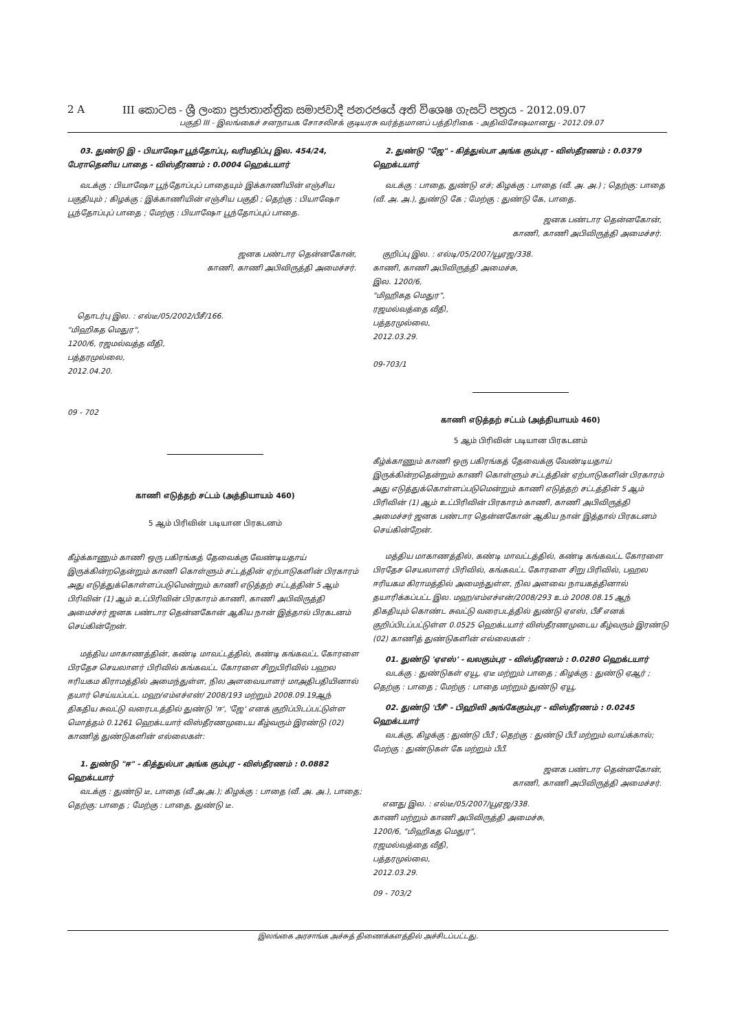2 A III කොටස - ශ්‍රී ලංකා ප්‍රජාතාන්ත්‍රික සමාජවාදී ජනරජයේ අති විශෙෂ ගැසට් පත්‍රය - 2012.09.07
பகுதி III - இலங்கைச் சனநாயக சோசலிசக் குடியரசு வர்த்தமானப் பத்திரிகை - அதிவிசேஷமானது - 2012.09.07
03. துண்டு இ - பியாஷோ பூந்தோப்பு, வரிமதிப்பு இல. 454/24, பேராதெனிய பாதை - விஸ்தீரணம் : 0.0004 ஹெக்டயார்
வடக்கு : பியாஷோ பூந்தோப்புப் பாதையும் இக்காணியின் எஞ்சிய பகுதியும் ; கிழக்கு : இக்காணியின் எஞ்சிய பகுதி ; தெற்கு : பியாஷோ பூந்தோப்புப் பாதை ; மேற்கு : பியாஷோ பூந்தோப்புப் பாதை.
ஜனக பண்டார தென்னகோன்,
காணி, காணி அபிவிருத்தி அமைச்சர்.
தொடர்பு இல. : எல்டீ/05/2002/பீசீ/166.
"மிஹிகத மெதுர",
1200/6, ரஜமல்வத்த வீதி,
பத்தரமுல்லை,
2012.04.20.
09 - 702
காணி எடுத்தற் சட்டம் (அத்தியாயம் 460)
5 ஆம் பிரிவின் படியான பிரகடனம்
கீழ்க்காணும் காணி ஒரு பகிரங்கத் தேவைக்கு வேண்டியதாய் இருக்கின்றதென்றும் காணி கொள்ளும் சட்டத்தின் ஏற்பாடுகளின் பிரகாரம் அது எடுத்துக்கொள்ளப்படுமென்றும் காணி எடுத்தற் சட்டத்தின் 5 ஆம் பிரிவின் (1) ஆம் உட்பிரிவின் பிரகாரம் காணி, காணி அபிவிருத்தி அமைச்சர் ஜனக பண்டார தென்னகோன் ஆகிய நான் இத்தால் பிரகடனம் செய்கின்றேன்.
மத்திய மாகாணத்தின், கண்டி மாவட்டத்தில், கண்டி கங்கவட்ட கோரளை பிரதேச செயலாளர் பிரிவில் கங்கவட்ட கோரளை சிறுபிரிவில் பஹல ஈரியகம கிராமத்தில் அமைந்துள்ள, நில அளவையாளர் மாஅதிபதியினால் தயார் செய்யப்பட்ட மஹ/எம்எச்என்/ 2008/193 மற்றும் 2008.09.19ஆந் திகதிய சுவட்டு வரைபடத்தில் துண்டு 'ஈ', 'ஜே' எனக் குறிப்பிடப்பட்டுள்ள மொத்தம் 0.1261 ஹெக்டயார் விஸ்தீரணமுடைய கீழ்வரும் இரண்டு (02) காணித் துண்டுகளின் எல்லைகள்:
1. துண்டு "ஈ" - கித்துல்பா அங்க கும்புர - விஸ்தீரணம் : 0.0882 ஹெக்டயார்
வடக்கு : துண்டு டீ, பாதை (வீ.அ.அ.); கிழக்கு : பாதை (வீ. அ. அ.), பாதை; தெற்கு: பாதை ; மேற்கு : பாதை, துண்டு டீ.
2. துண்டு "ஜே" - கித்துல்பா அங்க கும்புர - விஸ்தீரணம் : 0.0379 ஹெக்டயார்
வடக்கு : பாதை, துண்டு எச்; கிழக்கு : பாதை (வீ. அ. அ.) ; தெற்கு: பாதை (வீ. அ. அ.), துண்டு கே ; மேற்கு : துண்டு கே, பாதை.
ஜனக பண்டார தென்னகோன்,
காணி, காணி அபிவிருத்தி அமைச்சர்.
குறிப்பு இல. : எல்டி/05/2007/யூஏஜ/338.
காணி, காணி அபிவிருத்தி அமைச்சு,
இல. 1200/6,
"மிஹிகத மெதுர",
ரஜமல்வத்தை வீதி,
பத்தரமுல்லை,
2012.03.29.
09-703/1
காணி எடுத்தற் சட்டம் (அத்தியாயம் 460)
5 ஆம் பிரிவின் படியான பிரகடனம்
கீழ்க்காணும் காணி ஒரு பகிரங்கத் தேவைக்கு வேண்டியதாய் இருக்கின்றதென்றும் காணி கொள்ளும் சட்டத்தின் ஏற்பாடுகளின் பிரகாரம் அது எடுத்துக்கொள்ளப்படுமென்றும் காணி எடுத்தற் சட்டத்தின் 5 ஆம் பிரிவின் (1) ஆம் உட்பிரிவின் பிரகாரம் காணி, காணி அபிவிருத்தி அமைச்சர் ஜனக பண்டார தென்னகோன் ஆகிய நான் இத்தால் பிரகடனம் செய்கின்றேன்.
மத்திய மாகாணத்தில், கண்டி மாவட்டத்தில், கண்டி கங்கவட்ட கோரளை பிரதேச செயலாளர் பிரிவில், கங்கவட்ட கோரளை சிறு பிரிவில், பஹல ஈரியகம கிராமத்தில் அமைந்துள்ள, நில அளவை நாயகத்தினால் தயாரிக்கப்பட்ட இல. மஹ/எம்எச்என்/2008/293 உம் 2008.08.15 ஆந் திகதியும் கொண்ட சுவட்டு வரைபடத்தில் துண்டு ஏஎஸ், பீசீ எனக் குறிப்பிடப்பட்டுள்ள 0.0525 ஹெக்டயார் விஸ்தீரணமுடைய கீழ்வரும் இரண்டு (02) காணித் துண்டுகளின் எல்லைகள் :
01. துண்டு 'ஏஎஸ்' - வலகும்புர - விஸ்தீரணம் : 0.0280 ஹெக்டயார்
வடக்கு : துண்டுகள் ஏயூ, ஏடீ மற்றும் பாதை ; கிழக்கு : துண்டு ஏஆர் ; தெற்கு : பாதை ; மேற்கு : பாதை மற்றும் துண்டு ஏயூ.
02. துண்டு 'பீசீ' - பிஹிலி அங்கேகும்புர - விஸ்தீரணம் : 0.0245 ஹெக்டயார்
வடக்கு, கிழக்கு : துண்டு பீபீ ; தெற்கு : துண்டு பீபீ மற்றும் வாய்க்கால்; மேற்கு : துண்டுகள் கே மற்றும் பீபீ.
ஜனக பண்டார தென்னகோன்,
காணி, காணி அபிவிருத்தி அமைச்சர்.
எனது இல. : எல்டீ/05/2007/யூஏஜ/338.
காணி மற்றும் காணி அபிவிருத்தி அமைச்சு,
1200/6, "மிஹிகத மெதுர",
ரஜமல்வத்தை வீதி,
பத்தரமுல்லை,
2012.03.29.
09 - 703/2
இலங்கை அரசாங்க அச்சுத் திணைக்களத்தில் அச்சிடப்பட்டது.